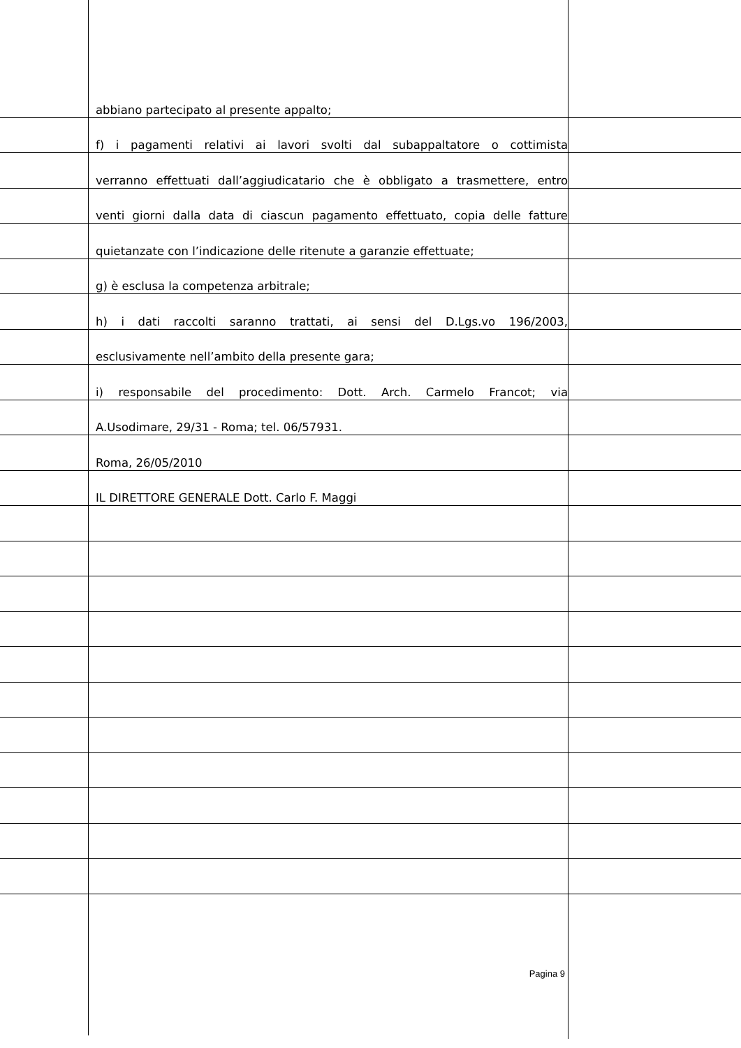abbiano partecipato al presente appalto;
f) i pagamenti relativi ai lavori svolti dal subappaltatore o cottimista
verranno effettuati dall’aggiudicatario che è obbligato a trasmettere, entro
venti giorni dalla data di ciascun pagamento effettuato, copia delle fatture
quietanzate con l’indicazione delle ritenute a garanzie effettuate;
g) è esclusa la competenza arbitrale;
h) i dati raccolti saranno trattati, ai sensi del D.Lgs.vo 196/2003,
esclusivamente nell’ambito della presente gara;
i) responsabile del procedimento: Dott. Arch. Carmelo Francot; via
A.Usodimare, 29/31 - Roma; tel. 06/57931.
Roma, 26/05/2010
IL DIRETTORE GENERALE Dott. Carlo F. Maggi
Pagina 9